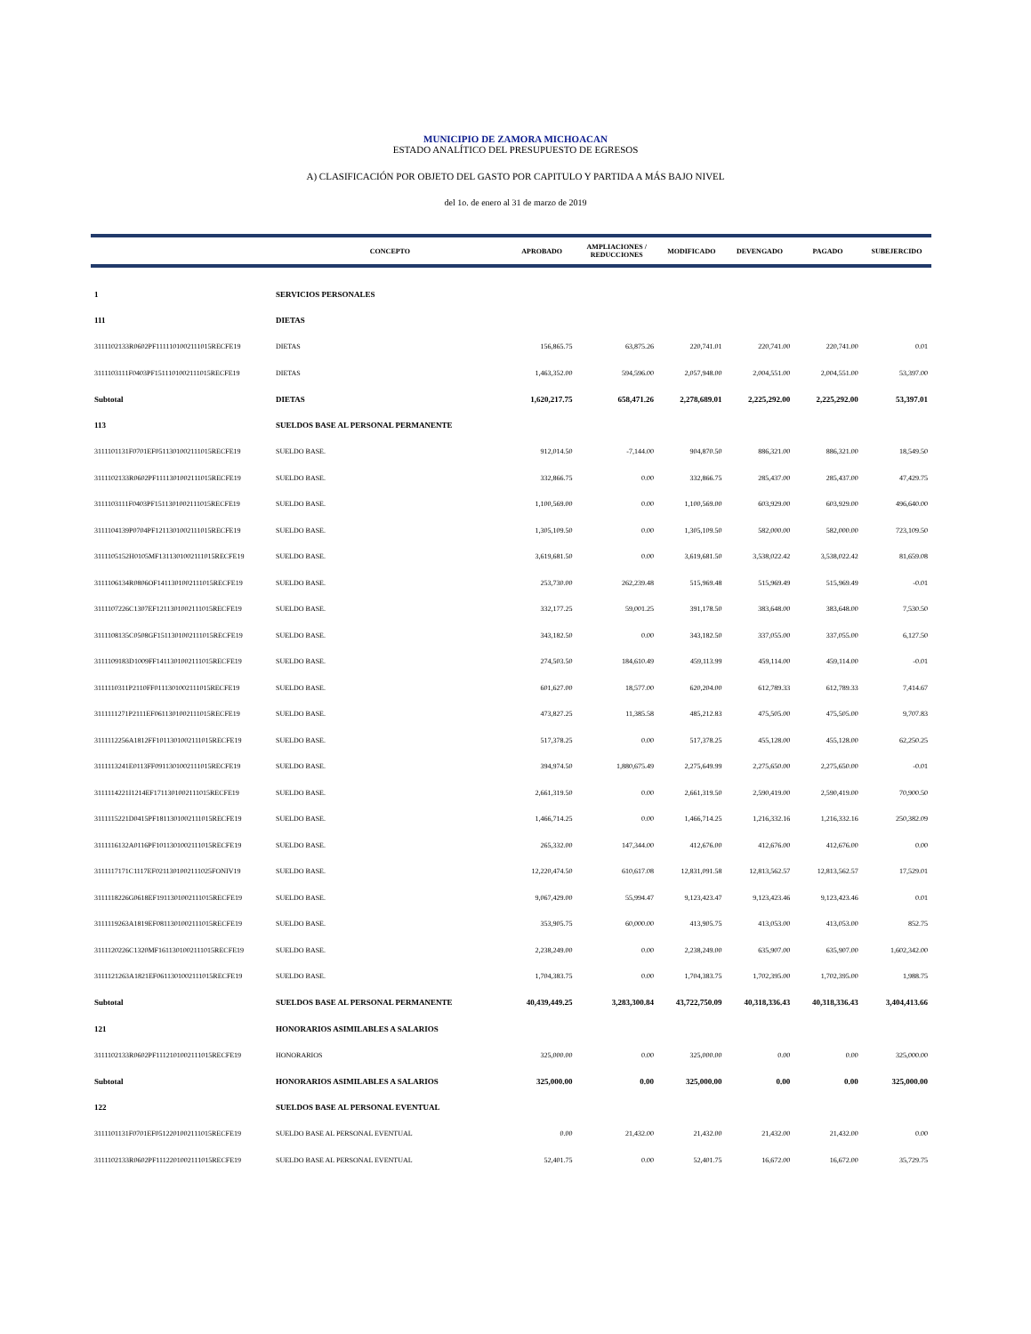MUNICIPIO DE ZAMORA MICHOACAN
ESTADO ANALÍTICO DEL PRESUPUESTO DE EGRESOS
A) CLASIFICACIÓN POR OBJETO DEL GASTO POR CAPITULO Y PARTIDA A MÁS BAJO NIVEL
del 1o. de enero al 31 de marzo de 2019
| | CONCEPTO | APROBADO | AMPLIACIONES / REDUCCIONES | MODIFICADO | DEVENGADO | PAGADO | SUBEJERCIDO |
| --- | --- | --- | --- | --- | --- | --- | --- |
| 1 | SERVICIOS PERSONALES | | | | | | |
| 111 | DIETAS | | | | | | |
| 3111102133R0602PF1111101002111015RECFE19 | DIETAS | 156,865.75 | 63,875.26 | 220,741.01 | 220,741.00 | 220,741.00 | 0.01 |
| 3111103111F0403PF1511101002111015RECFE19 | DIETAS | 1,463,352.00 | 594,596.00 | 2,057,948.00 | 2,004,551.00 | 2,004,551.00 | 53,397.00 |
| Subtotal | DIETAS | 1,620,217.75 | 658,471.26 | 2,278,689.01 | 2,225,292.00 | 2,225,292.00 | 53,397.01 |
| 113 | SUELDOS BASE AL PERSONAL PERMANENTE | | | | | | |
| 3111101131F0701EF0511301002111015RECFE19 | SUELDO BASE. | 912,014.50 | -7,144.00 | 904,870.50 | 886,321.00 | 886,321.00 | 18,549.50 |
| 3111102133R0602PF1111301002111015RECFE19 | SUELDO BASE. | 332,866.75 | 0.00 | 332,866.75 | 285,437.00 | 285,437.00 | 47,429.75 |
| 3111103111F0403PF1511301002111015RECFE19 | SUELDO BASE. | 1,100,569.00 | 0.00 | 1,100,569.00 | 603,929.00 | 603,929.00 | 496,640.00 |
| 3111104139P0704PF1211301002111015RECFE19 | SUELDO BASE. | 1,305,109.50 | 0.00 | 1,305,109.50 | 582,000.00 | 582,000.00 | 723,109.50 |
| 3111105152H0105MF1311301002111015RECFE19 | SUELDO BASE. | 3,619,681.50 | 0.00 | 3,619,681.50 | 3,538,022.42 | 3,538,022.42 | 81,659.08 |
| 3111106134R0806OF1411301002111015RECFE19 | SUELDO BASE. | 253,730.00 | 262,239.48 | 515,969.48 | 515,969.49 | 515,969.49 | -0.01 |
| 3111107226C1307EF1211301002111015RECFE19 | SUELDO BASE. | 332,177.25 | 59,001.25 | 391,178.50 | 383,648.00 | 383,648.00 | 7,530.50 |
| 3111108135C0508GF1511301002111015RECFE19 | SUELDO BASE. | 343,182.50 | 0.00 | 343,182.50 | 337,055.00 | 337,055.00 | 6,127.50 |
| 3111109183D1009FF1411301002111015RECFE19 | SUELDO BASE. | 274,503.50 | 184,610.49 | 459,113.99 | 459,114.00 | 459,114.00 | -0.01 |
| 3111110311P2110FF0111301002111015RECFE19 | SUELDO BASE. | 601,627.00 | 18,577.00 | 620,204.00 | 612,789.33 | 612,789.33 | 7,414.67 |
| 3111111271P2111EF0611301002111015RECFE19 | SUELDO BASE. | 473,827.25 | 11,385.58 | 485,212.83 | 475,505.00 | 475,505.00 | 9,707.83 |
| 3111112256A1812FF1011301002111015RECFE19 | SUELDO BASE. | 517,378.25 | 0.00 | 517,378.25 | 455,128.00 | 455,128.00 | 62,250.25 |
| 3111113241E0113FF0911301002111015RECFE19 | SUELDO BASE. | 394,974.50 | 1,880,675.49 | 2,275,649.99 | 2,275,650.00 | 2,275,650.00 | -0.01 |
| 3111114221I1214EF1711301002111015RECFE19 | SUELDO BASE. | 2,661,319.50 | 0.00 | 2,661,319.50 | 2,590,419.00 | 2,590,419.00 | 70,900.50 |
| 3111115221D0415PF1811301002111015RECFE19 | SUELDO BASE. | 1,466,714.25 | 0.00 | 1,466,714.25 | 1,216,332.16 | 1,216,332.16 | 250,382.09 |
| 3111116132A0116PF1011301002111015RECFE19 | SUELDO BASE. | 265,332.00 | 147,344.00 | 412,676.00 | 412,676.00 | 412,676.00 | 0.00 |
| 3111117171C1117EF0211301002111025FONIV19 | SUELDO BASE. | 12,220,474.50 | 610,617.08 | 12,831,091.58 | 12,813,562.57 | 12,813,562.57 | 17,529.01 |
| 3111118226G0618EF1911301002111015RECFE19 | SUELDO BASE. | 9,067,429.00 | 55,994.47 | 9,123,423.47 | 9,123,423.46 | 9,123,423.46 | 0.01 |
| 3111119263A1819EF0811301002111015RECFE19 | SUELDO BASE. | 353,905.75 | 60,000.00 | 413,905.75 | 413,053.00 | 413,053.00 | 852.75 |
| 3111120226C1320MF1611301002111015RECFE19 | SUELDO BASE. | 2,238,249.00 | 0.00 | 2,238,249.00 | 635,907.00 | 635,907.00 | 1,602,342.00 |
| 3111121263A1821EF0611301002111015RECFE19 | SUELDO BASE. | 1,704,383.75 | 0.00 | 1,704,383.75 | 1,702,395.00 | 1,702,395.00 | 1,988.75 |
| Subtotal | SUELDOS BASE AL PERSONAL PERMANENTE | 40,439,449.25 | 3,283,300.84 | 43,722,750.09 | 40,318,336.43 | 40,318,336.43 | 3,404,413.66 |
| 121 | HONORARIOS ASIMILABLES A SALARIOS | | | | | | |
| 3111102133R0602PF1112101002111015RECFE19 | HONORARIOS | 325,000.00 | 0.00 | 325,000.00 | 0.00 | 0.00 | 325,000.00 |
| Subtotal | HONORARIOS ASIMILABLES A SALARIOS | 325,000.00 | 0.00 | 325,000.00 | 0.00 | 0.00 | 325,000.00 |
| 122 | SUELDOS BASE AL PERSONAL EVENTUAL | | | | | | |
| 3111101131F0701EF0512201002111015RECFE19 | SUELDO BASE AL PERSONAL EVENTUAL | 0.00 | 21,432.00 | 21,432.00 | 21,432.00 | 21,432.00 | 0.00 |
| 3111102133R0602PF1112201002111015RECFE19 | SUELDO BASE AL PERSONAL EVENTUAL | 52,401.75 | 0.00 | 52,401.75 | 16,672.00 | 16,672.00 | 35,729.75 |